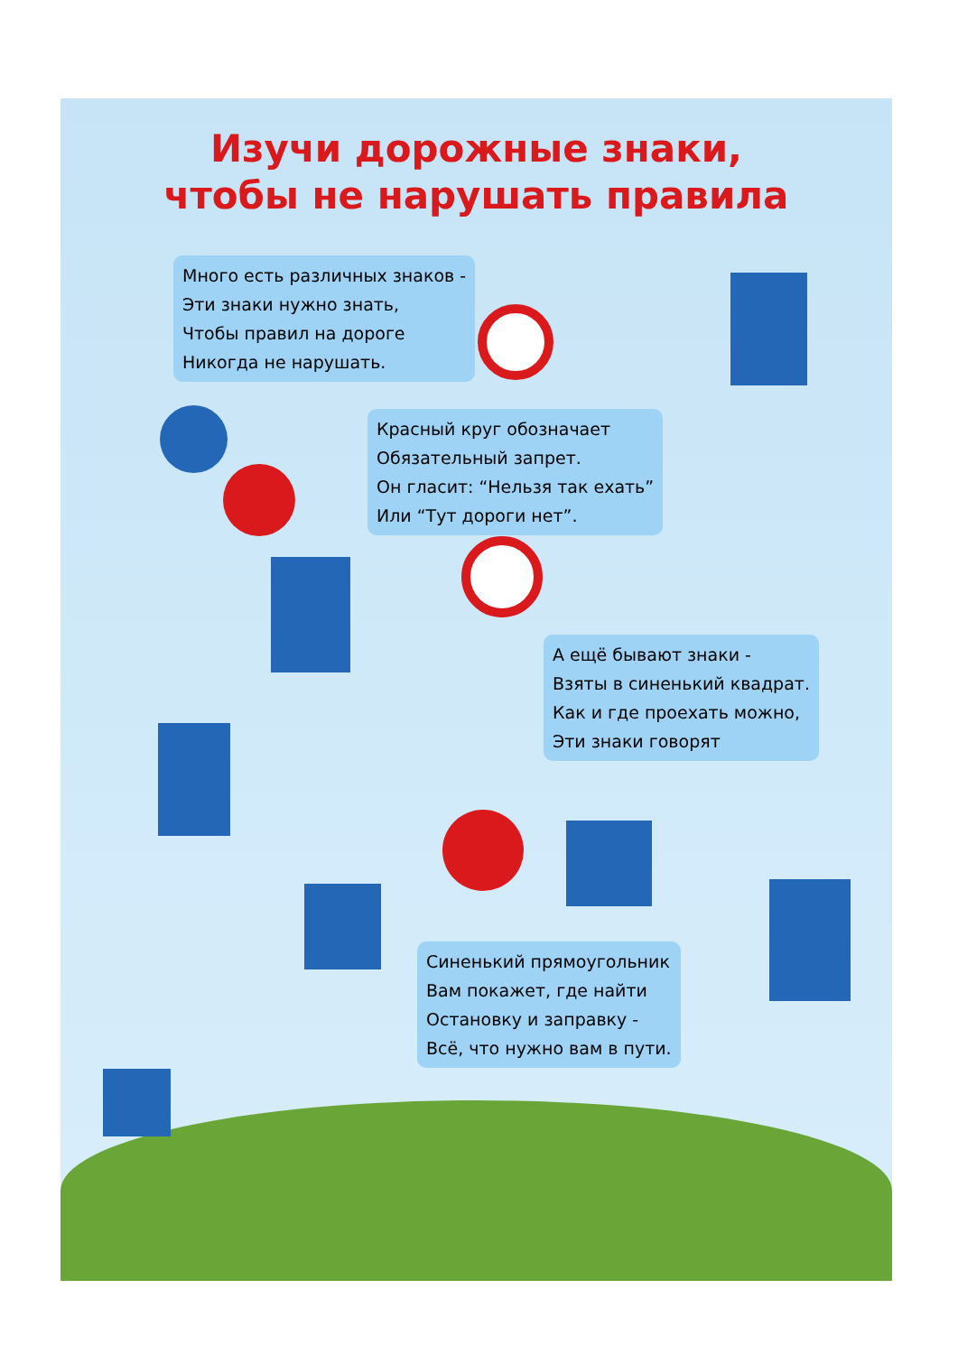Изучи дорожные знаки,
чтобы не нарушать правила
Много есть различных знаков -
Эти знаки нужно знать,
Чтобы правил на дороге
Никогда не нарушать.
Красный круг обозначает
Обязательный запрет.
Он гласит: “Нельзя так ехать”
Или “Тут дороги нет”.
А ещё бывают знаки -
Взяты в синенький квадрат.
Как и где проехать можно,
Эти знаки говорят
Синенький прямоугольник
Вам покажет, где найти
Остановку и заправку -
Всё, что нужно вам в пути.